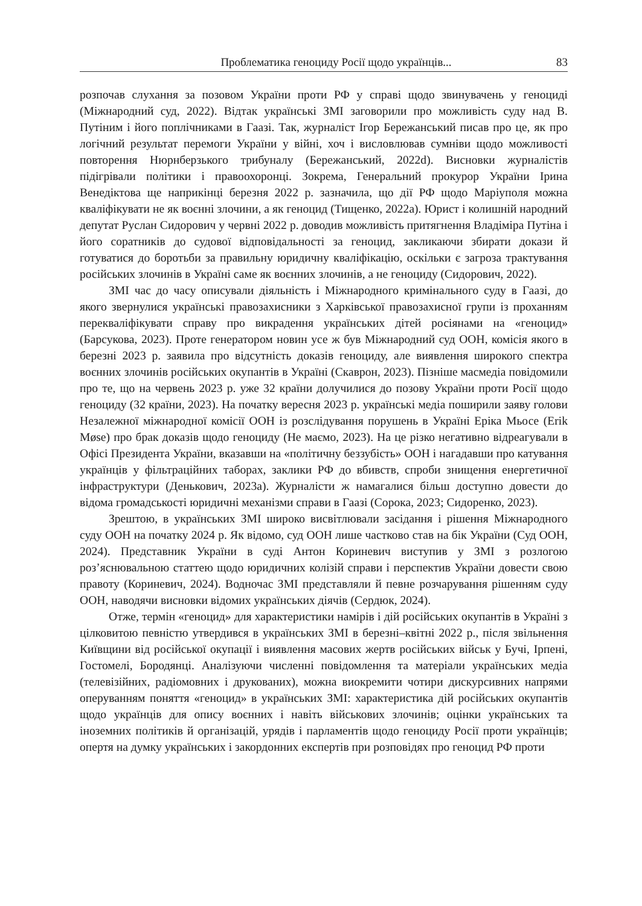Проблематика геноциду Росії щодо українців... 83
розпочав слухання за позовом України проти РФ у справі щодо звинувачень у геноциді (Міжнародний суд, 2022). Відтак українські ЗМІ заговорили про можливість суду над В. Путіним і його поплічниками в Гаазі. Так, журналіст Ігор Бережанський писав про це, як про логічний результат перемоги України у війні, хоч і висловлював сумніви щодо можливості повторення Нюрнберзького трибуналу (Бережанський, 2022d). Висновки журналістів підігрівали політики і правоохоронці. Зокрема, Генеральний прокурор України Ірина Венедіктова ще наприкінці березня 2022 р. зазначила, що дії РФ щодо Маріуполя можна кваліфікувати не як воєнні злочини, а як геноцид (Тищенко, 2022а). Юрист і колишній народний депутат Руслан Сидорович у червні 2022 р. доводив можливість притягнення Владіміра Путіна і його соратників до судової відповідальності за геноцид, закликаючи збирати докази й готуватися до боротьби за правильну юридичну кваліфікацію, оскільки є загроза трактування російських злочинів в Україні саме як воєнних злочинів, а не геноциду (Сидорович, 2022).
ЗМІ час до часу описували діяльність і Міжнародного кримінального суду в Гаазі, до якого звернулися українські правозахисники з Харківської правозахисної групи із проханням перекваліфікувати справу про викрадення українських дітей росіянами на «геноцид» (Барсукова, 2023). Проте генератором новин усе ж був Міжнародний суд ООН, комісія якого в березні 2023 р. заявила про відсутність доказів геноциду, але виявлення широкого спектра воєнних злочинів російських окупантів в Україні (Скаврон, 2023). Пізніше масмедіа повідомили про те, що на червень 2023 р. уже 32 країни долучилися до позову України проти Росії щодо геноциду (32 країни, 2023). На початку вересня 2023 р. українські медіа поширили заяву голови Незалежної міжнародної комісії ООН із розслідування порушень в Україні Еріка Мьосе (Erik Møse) про брак доказів щодо геноциду (Не маємо, 2023). На це різко негативно відреагували в Офісі Президента України, вказавши на «політичну беззубість» ООН і нагадавши про катування українців у фільтраційних таборах, заклики РФ до вбивств, спроби знищення енергетичної інфраструктури (Денькович, 2023а). Журналісти ж намагалися більш доступно довести до відома громадськості юридичні механізми справи в Гаазі (Сорока, 2023; Сидоренко, 2023).
Зрештою, в українських ЗМІ широко висвітлювали засідання і рішення Міжнародного суду ООН на початку 2024 р. Як відомо, суд ООН лише частково став на бік України (Суд ООН, 2024). Представник України в суді Антон Кориневич виступив у ЗМІ з розлогою роз’яснювальною статтею щодо юридичних колізій справи і перспектив України довести свою правоту (Кориневич, 2024). Водночас ЗМІ представляли й певне розчарування рішенням суду ООН, наводячи висновки відомих українських діячів (Сердюк, 2024).
Отже, термін «геноцид» для характеристики намірів і дій російських окупантів в Україні з цілковитою певністю утвердився в українських ЗМІ в березні–квітні 2022 р., після звільнення Київщини від російської окупації і виявлення масових жертв російських військ у Бучі, Ірпені, Гостомелі, Бородянці. Аналізуючи численні повідомлення та матеріали українських медіа (телевізійних, радіомовних і друкованих), можна виокремити чотири дискурсивних напрями оперуванням поняття «геноцид» в українських ЗМІ: характеристика дій російських окупантів щодо українців для опису воєнних і навіть військових злочинів; оцінки українських та іноземних політиків й організацій, урядів і парламентів щодо геноциду Росії проти українців; опертя на думку українських і закордонних експертів при розповідях про геноцид РФ проти